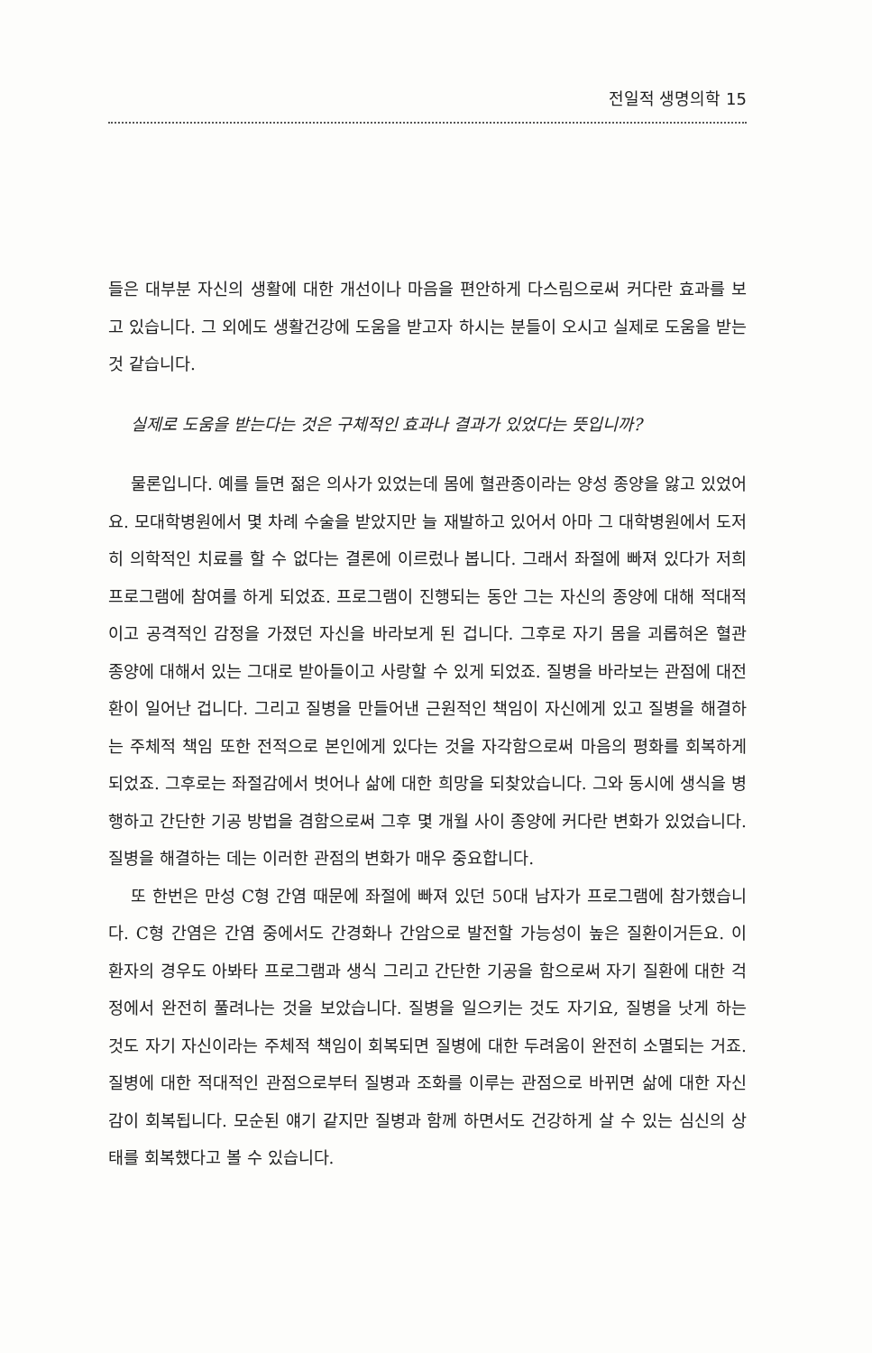전일적 생명의학 15
들은 대부분 자신의 생활에 대한 개선이나 마음을 편안하게 다스림으로써 커다란 효과를 보고 있습니다. 그 외에도 생활건강에 도움을 받고자 하시는 분들이 오시고 실제로 도움을 받는 것 같습니다.
실제로 도움을 받는다는 것은 구체적인 효과나 결과가 있었다는 뜻입니까?
물론입니다. 예를 들면 젊은 의사가 있었는데 몸에 혈관종이라는 양성 종양을 앓고 있었어요. 모대학병원에서 몇 차례 수술을 받았지만 늘 재발하고 있어서 아마 그 대학병원에서 도저히 의학적인 치료를 할 수 없다는 결론에 이르렀나 봅니다. 그래서 좌절에 빠져 있다가 저희 프로그램에 참여를 하게 되었죠. 프로그램이 진행되는 동안 그는 자신의 종양에 대해 적대적이고 공격적인 감정을 가졌던 자신을 바라보게 된 겁니다. 그후로 자기 몸을 괴롭혀온 혈관 종양에 대해서 있는 그대로 받아들이고 사랑할 수 있게 되었죠. 질병을 바라보는 관점에 대전환이 일어난 겁니다. 그리고 질병을 만들어낸 근원적인 책임이 자신에게 있고 질병을 해결하는 주체적 책임 또한 전적으로 본인에게 있다는 것을 자각함으로써 마음의 평화를 회복하게 되었죠. 그후로는 좌절감에서 벗어나 삶에 대한 희망을 되찾았습니다. 그와 동시에 생식을 병행하고 간단한 기공 방법을 겸함으로써 그후 몇 개월 사이 종양에 커다란 변화가 있었습니다. 질병을 해결하는 데는 이러한 관점의 변화가 매우 중요합니다.
또 한번은 만성 C형 간염 때문에 좌절에 빠져 있던 50대 남자가 프로그램에 참가했습니다. C형 간염은 간염 중에서도 간경화나 간암으로 발전할 가능성이 높은 질환이거든요. 이 환자의 경우도 아봐타 프로그램과 생식 그리고 간단한 기공을 함으로써 자기 질환에 대한 걱정에서 완전히 풀려나는 것을 보았습니다. 질병을 일으키는 것도 자기요, 질병을 낫게 하는 것도 자기 자신이라는 주체적 책임이 회복되면 질병에 대한 두려움이 완전히 소멸되는 거죠. 질병에 대한 적대적인 관점으로부터 질병과 조화를 이루는 관점으로 바뀌면 삶에 대한 자신감이 회복됩니다. 모순된 얘기 같지만 질병과 함께 하면서도 건강하게 살 수 있는 심신의 상태를 회복했다고 볼 수 있습니다.